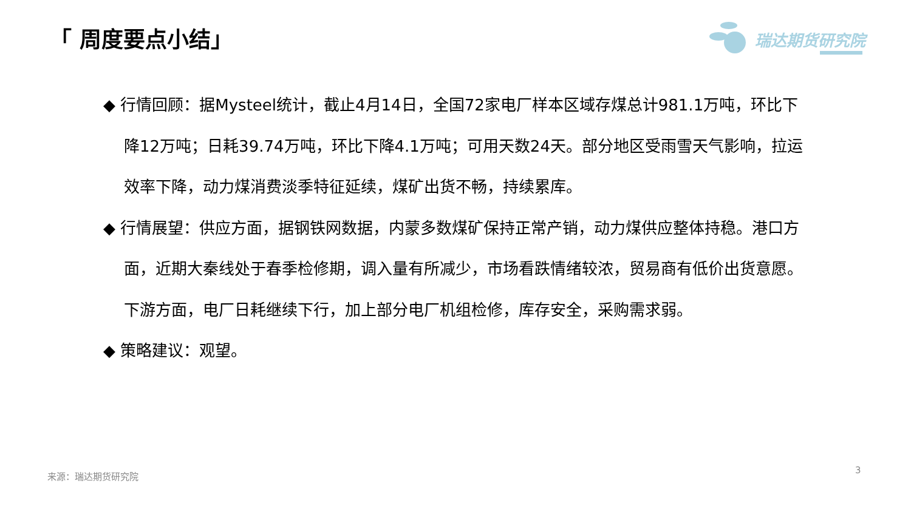「 周度要点小结」 瑞达期货研究院
◆ 行情回顾：据Mysteel统计，截止4月14日，全国72家电厂样本区域存煤总计981.1万吨，环比下降12万吨；日耗39.74万吨，环比下降4.1万吨；可用天数24天。部分地区受雨雪天气影响，拉运效率下降，动力煤消费淡季特征延续，煤矿出货不畅，持续累库。
◆ 行情展望：供应方面，据钢铁网数据，内蒙多数煤矿保持正常产销，动力煤供应整体持稳。港口方面，近期大秦线处于春季检修期，调入量有所减少，市场看跌情绪较浓，贸易商有低价出货意愿。下游方面，电厂日耗继续下行，加上部分电厂机组检修，库存安全，采购需求弱。
◆ 策略建议：观望。
来源：瑞达期货研究院 3